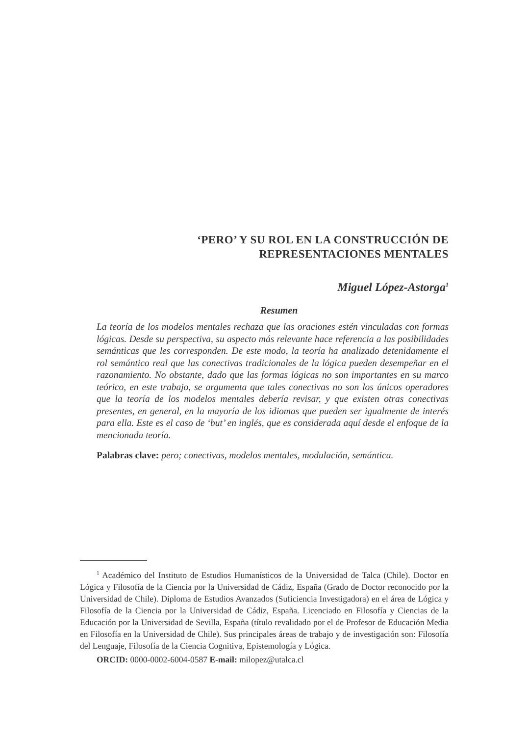‘PERO’ Y SU ROL EN LA CONSTRUCCIÓN DE
REPRESENTACIONES MENTALES
Miguel López-Astorga<sup>1</sup>
Resumen
La teoría de los modelos mentales rechaza que las oraciones estén vinculadas con formas lógicas. Desde su perspectiva, su aspecto más relevante hace referencia a las posibilidades semánticas que les corresponden. De este modo, la teoría ha analizado detenidamente el rol semántico real que las conectivas tradicionales de la lógica pueden desempeñar en el razonamiento. No obstante, dado que las formas lógicas no son importantes en su marco teórico, en este trabajo, se argumenta que tales conectivas no son los únicos operadores que la teoría de los modelos mentales debería revisar, y que existen otras conectivas presentes, en general, en la mayoría de los idiomas que pueden ser igualmente de interés para ella. Este es el caso de ‘but’ en inglés, que es considerada aquí desde el enfoque de la mencionada teoría.
Palabras clave: pero; conectivas, modelos mentales, modulación, semántica.
<sup>1</sup> Académico del Instituto de Estudios Humanísticos de la Universidad de Talca (Chile). Doctor en Lógica y Filosofía de la Ciencia por la Universidad de Cádiz, España (Grado de Doctor reconocido por la Universidad de Chile). Diploma de Estudios Avanzados (Suficiencia Investigadora) en el área de Lógica y Filosofía de la Ciencia por la Universidad de Cádiz, España. Licenciado en Filosofía y Ciencias de la Educación por la Universidad de Sevilla, España (título revalidado por el de Profesor de Educación Media en Filosofía en la Universidad de Chile). Sus principales áreas de trabajo y de investigación son: Filosofía del Lenguaje, Filosofía de la Ciencia Cognitiva, Epistemología y Lógica.
ORCID: 0000-0002-6004-0587 E-mail: milopez@utalca.cl